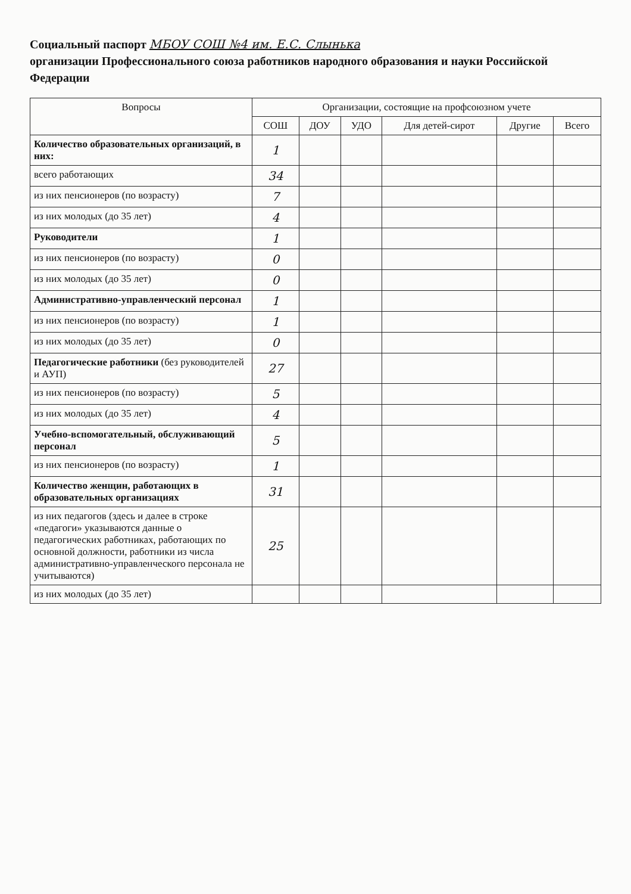Социальный паспорт МБОУ СОШ №4 им. Е.С. Слынька
организации Профессионального союза работников народного образования и науки Российской Федерации
| Вопросы | Организации, состоящие на профсоюзном учете | | | | | |
| --- | --- | --- | --- | --- | --- | --- |
| | СОШ | ДОУ | УДО | Для детей-сирот | Другие | Всего |
| Количество образовательных организаций, в них: | 1 | | | | | |
| всего работающих | 34 | | | | | |
| из них пенсионеров (по возрасту) | 7 | | | | | |
| из них молодых (до 35 лет) | 4 | | | | | |
| Руководители | 1 | | | | | |
| из них пенсионеров (по возрасту) | 0 | | | | | |
| из них молодых (до 35 лет) | 0 | | | | | |
| Административно-управленческий персонал | 1 | | | | | |
| из них пенсионеров (по возрасту) | 1 | | | | | |
| из них молодых (до 35 лет) | 0 | | | | | |
| Педагогические работники (без руководителей и АУП) | 27 | | | | | |
| из них пенсионеров (по возрасту) | 5 | | | | | |
| из них молодых (до 35 лет) | 4 | | | | | |
| Учебно-вспомогательный, обслуживающий персонал | 5 | | | | | |
| из них пенсионеров (по возрасту) | 1 | | | | | |
| Количество женщин, работающих в образовательных организациях | 31 | | | | | |
| из них педагогов (здесь и далее в строке «педагоги» указываются данные о педагогических работниках, работающих по основной должности, работники из числа административно-управленческого персонала не учитываются) | 25 | | | | | |
| из них молодых (до 35 лет) | | | | | | |